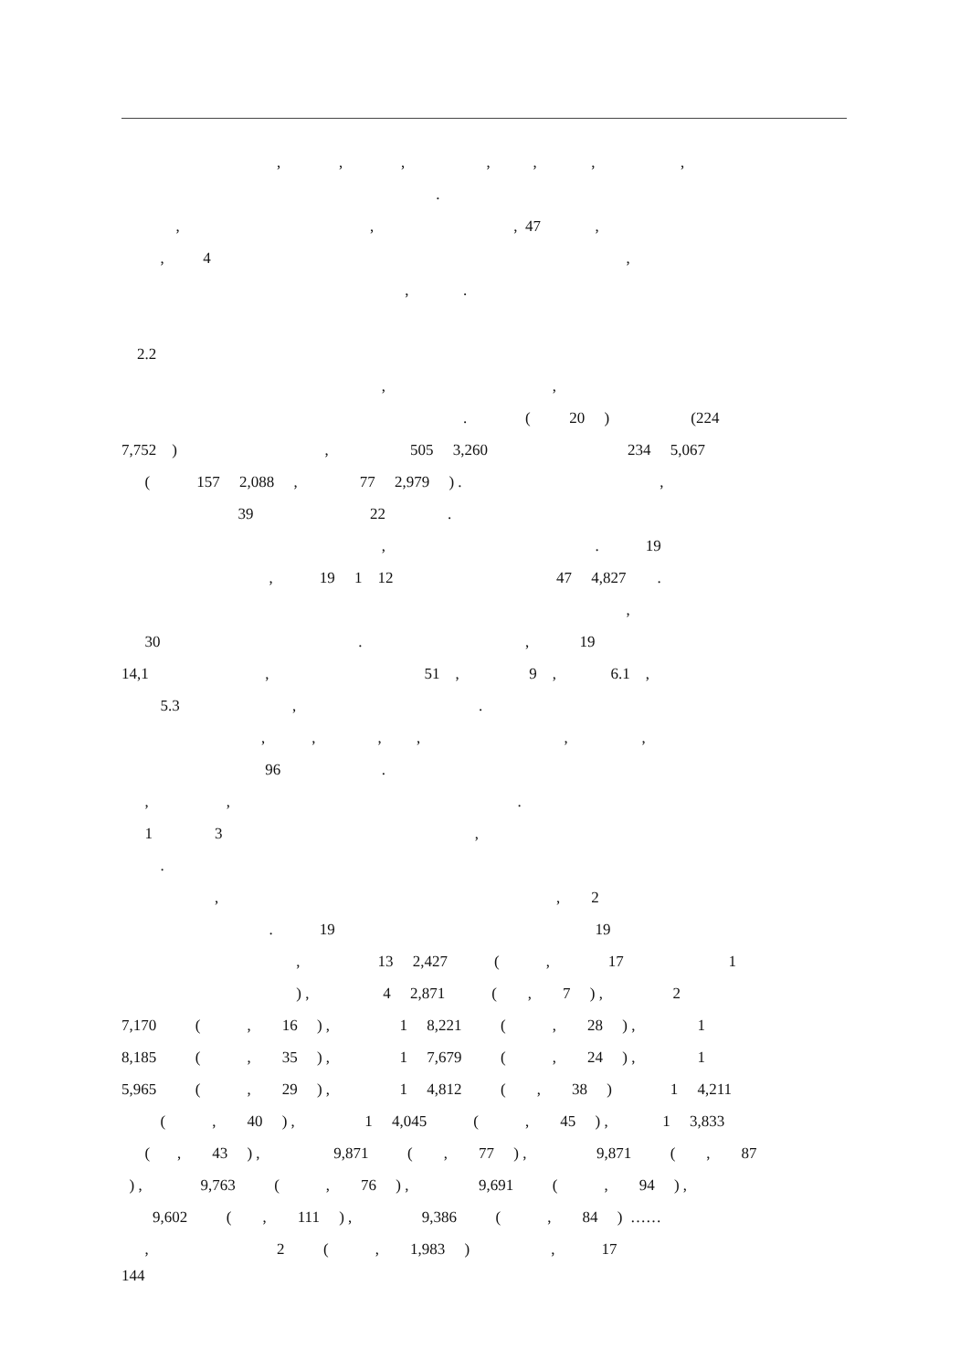, , , , , , ,
.
, , , 47 ,
, 4 ,
, .
2.2
, ,
. ( 20 ) (224
7,752 ) , 505 3,260 234 5,067
( 157 2,088 , 77 2,979 ) . ,
39 22 .
, . 19
, 19 1 12 47 4,827 .
,
30 . , 19
14,1 , 51 , 9 , 6.1 ,
5.3 , .
, , , , , ,
96 .
, , .
1 3 ,
.
, , 2
. 19 19
, 13 2,427 ( , 17 1
) , 4 2,871 ( , 7 ) , 2
7,170 ( , 16 ) , 1 8,221 ( , 28 ) , 1
8,185 ( , 35 ) , 1 7,679 ( , 24 ) , 1
5,965 ( , 29 ) , 1 4,812 ( , 38 ) 1 4,211
( , 40 ) , 1 4,045 ( , 45 ) , 1 3,833
( , 43 ) , 9,871 ( , 77 ) , 9,871 ( , 87
) , 9,763 ( , 76 ) , 9,691 ( , 94 ) ,
9,602 ( , 111 ) , 9,386 ( , 84 ) ……
, 2 ( , 1,983 ) , 17
144